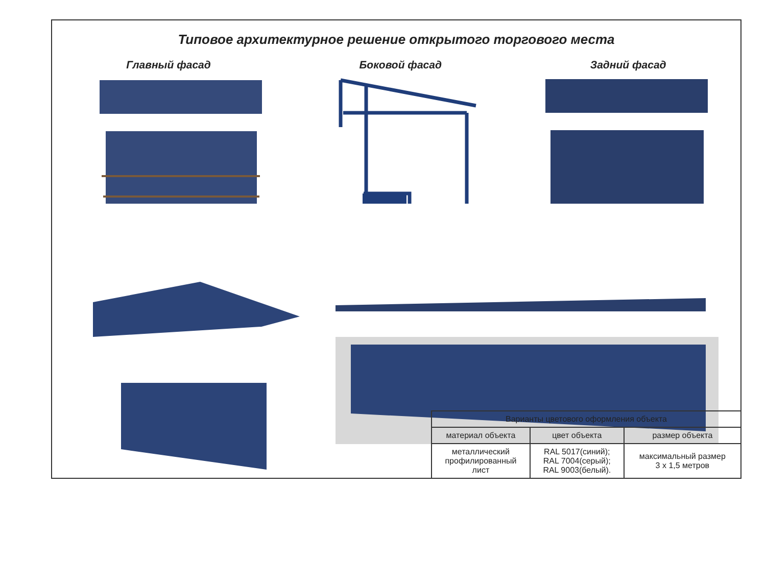Типовое архитектурное решение открытого торгового места
Главный фасад Боковой фасад Задний фасад
| Варианты цветового оформления объекта | | |
| --- | --- | --- |
| материал объекта | цвет объекта | размер объекта |
| металлический профилированный лист | RAL 5017(синий); RAL 7004(серый); RAL 9003(белый). | максимальный размер 3 х 1,5 метров |